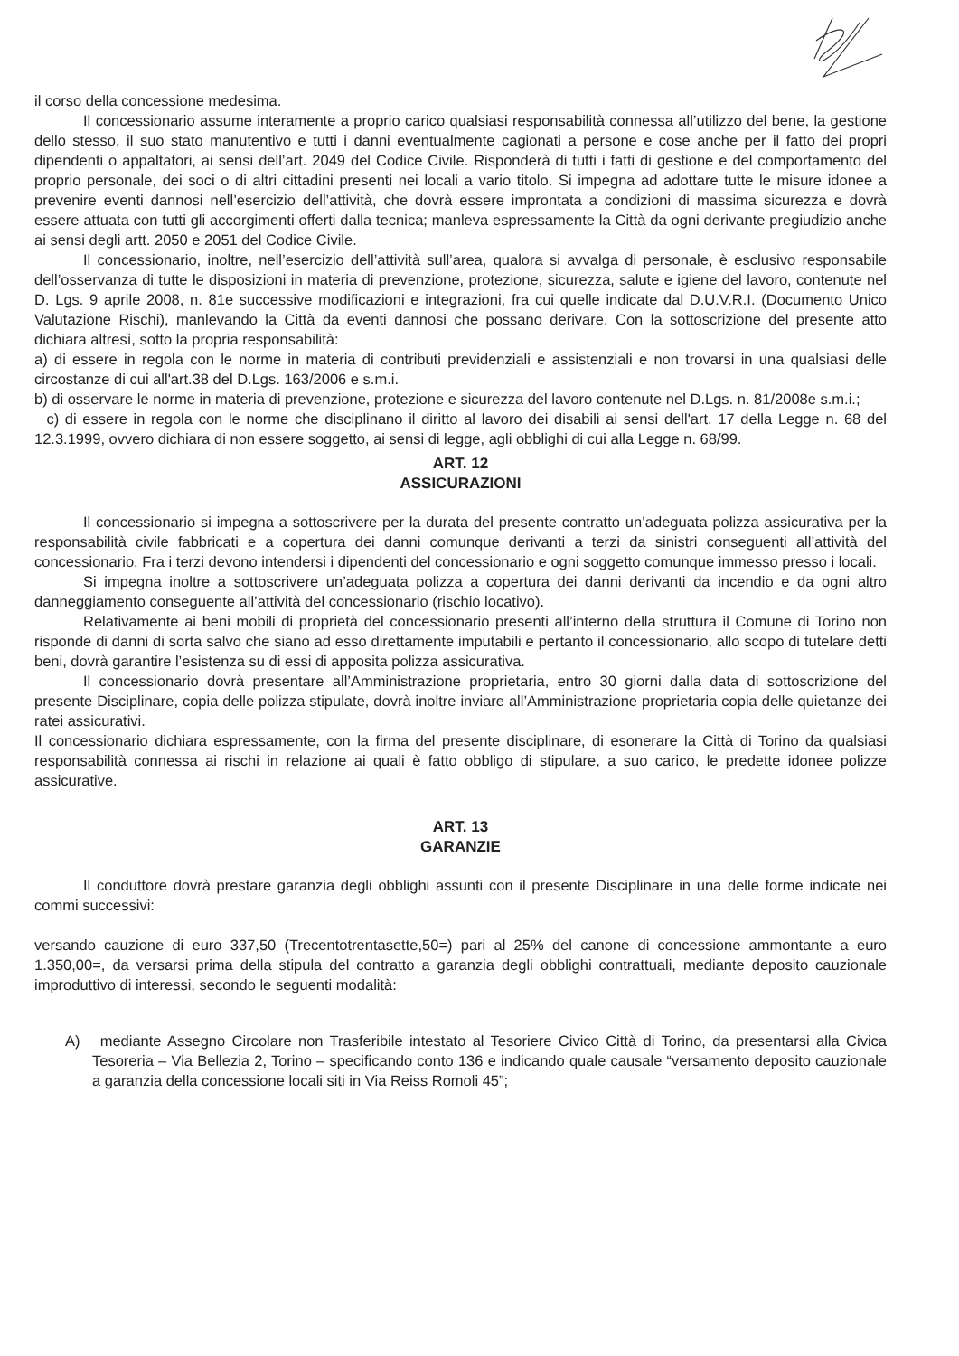il corso della concessione medesima.
Il concessionario assume interamente a proprio carico qualsiasi responsabilità connessa all’utilizzo del bene, la gestione dello stesso, il suo stato manutentivo e tutti i danni eventualmente cagionati a persone e cose anche per il fatto dei propri dipendenti o appaltatori, ai sensi dell’art. 2049 del Codice Civile. Risponderà di tutti i fatti di gestione e del comportamento del proprio personale, dei soci o di altri cittadini presenti nei locali a vario titolo. Si impegna ad adottare tutte le misure idonee a prevenire eventi dannosi nell’esercizio dell’attività, che dovrà essere improntata a condizioni di massima sicurezza e dovrà essere attuata con tutti gli accorgimenti offerti dalla tecnica; manleva espressamente la Città da ogni derivante pregiudizio anche ai sensi degli artt. 2050 e 2051 del Codice Civile.
Il concessionario, inoltre, nell’esercizio dell’attività sull’area, qualora si avvalga di personale, è esclusivo responsabile dell’osservanza di tutte le disposizioni in materia di prevenzione, protezione, sicurezza, salute e igiene del lavoro, contenute nel D. Lgs. 9 aprile 2008, n. 81e successive modificazioni e integrazioni, fra cui quelle indicate dal D.U.V.R.I. (Documento Unico Valutazione Rischi), manlevando la Città da eventi dannosi che possano derivare. Con la sottoscrizione del presente atto dichiara altresì, sotto la propria responsabilità:
a) di essere in regola con le norme in materia di contributi previdenziali e assistenziali e non trovarsi in una qualsiasi delle circostanze di cui all'art.38 del D.Lgs. 163/2006 e s.m.i.
b) di osservare le norme in materia di prevenzione, protezione e sicurezza del lavoro contenute nel D.Lgs. n. 81/2008e s.m.i.;
c) di essere in regola con le norme che disciplinano il diritto al lavoro dei disabili ai sensi dell'art. 17 della Legge n. 68 del 12.3.1999, ovvero dichiara di non essere soggetto, ai sensi di legge, agli obblighi di cui alla Legge n. 68/99.
ART. 12
ASSICURAZIONI
Il concessionario si impegna a sottoscrivere per la durata del presente contratto un’adeguata polizza assicurativa per la responsabilità civile fabbricati e a copertura dei danni comunque derivanti a terzi da sinistri conseguenti all’attività del concessionario. Fra i terzi devono intendersi i dipendenti del concessionario e ogni soggetto comunque immesso presso i locali.
Si impegna inoltre a sottoscrivere un’adeguata polizza a copertura dei danni derivanti da incendio e da ogni altro danneggiamento conseguente all’attività del concessionario (rischio locativo).
Relativamente ai beni mobili di proprietà del concessionario presenti all’interno della struttura il Comune di Torino non risponde di danni di sorta salvo che siano ad esso direttamente imputabili e pertanto il concessionario, allo scopo di tutelare detti beni, dovrà garantire l’esistenza su di essi di apposita polizza assicurativa.
Il concessionario dovrà presentare all’Amministrazione proprietaria, entro 30 giorni dalla data di sottoscrizione del presente Disciplinare, copia delle polizza stipulate, dovrà inoltre inviare all’Amministrazione proprietaria copia delle quietanze dei ratei assicurativi.
Il concessionario dichiara espressamente, con la firma del presente disciplinare, di esonerare la Città di Torino da qualsiasi responsabilità connessa ai rischi in relazione ai quali è fatto obbligo di stipulare, a suo carico, le predette idonee polizze assicurative.
ART. 13
GARANZIE
Il conduttore dovrà prestare garanzia degli obblighi assunti con il presente Disciplinare in una delle forme indicate nei commi successivi:
versando cauzione di euro 337,50 (Trecentotrentasette,50=) pari al 25% del canone di concessione ammontante a euro 1.350,00=, da versarsi prima della stipula del contratto a garanzia degli obblighi contrattuali, mediante deposito cauzionale improduttivo di interessi, secondo le seguenti modalità:
A) mediante Assegno Circolare non Trasferibile intestato al Tesoriere Civico Città di Torino, da presentarsi alla Civica Tesoreria – Via Bellezia 2, Torino – specificando conto 136 e indicando quale causale “versamento deposito cauzionale a garanzia della concessione locali siti in Via Reiss Romoli 45”;